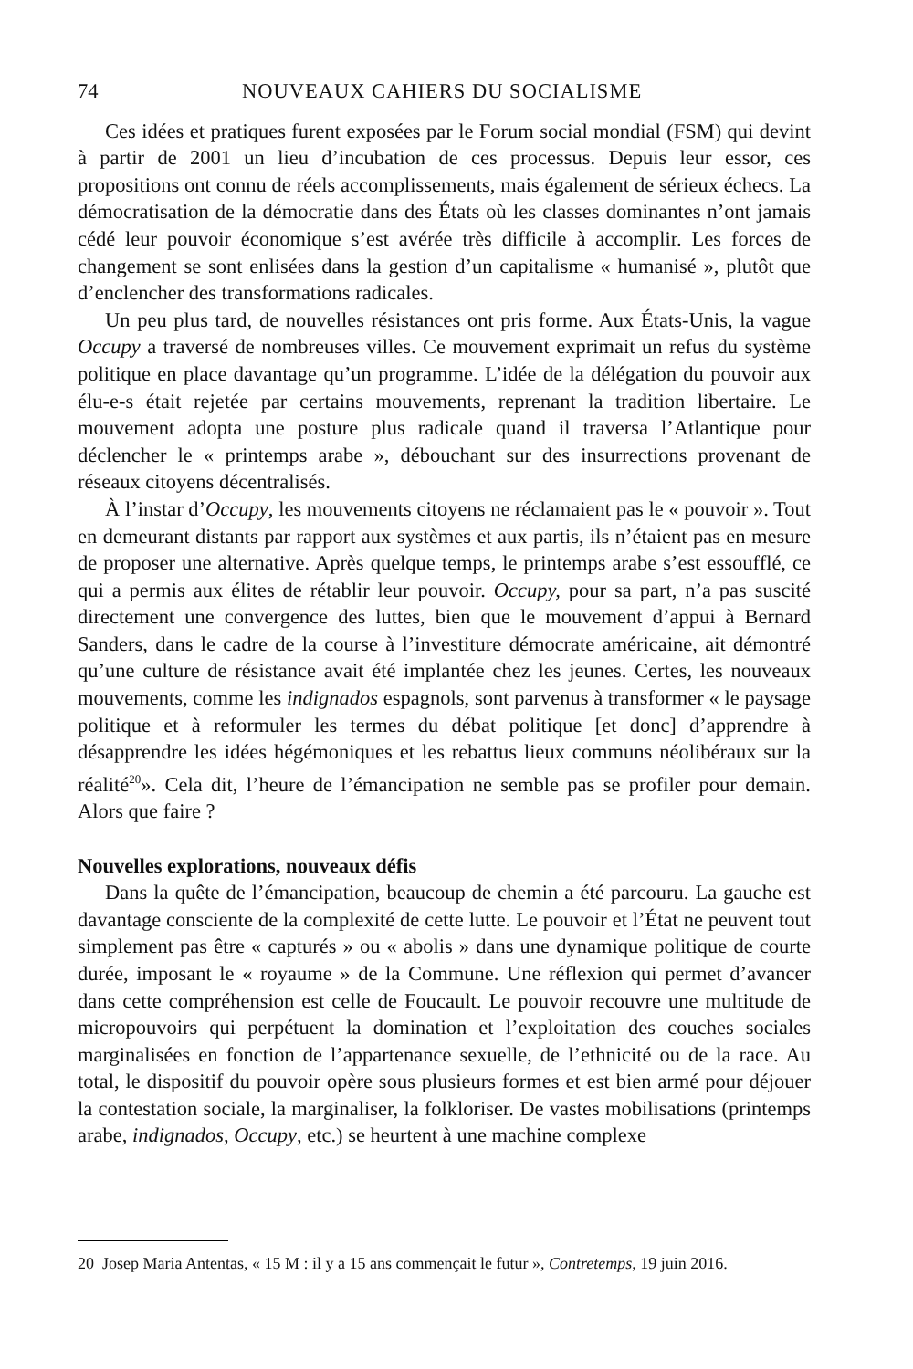74 NOUVEAUX CAHIERS DU SOCIALISME
Ces idées et pratiques furent exposées par le Forum social mondial (FSM) qui devint à partir de 2001 un lieu d’incubation de ces processus. Depuis leur essor, ces propositions ont connu de réels accomplissements, mais également de sérieux échecs. La démocratisation de la démocratie dans des États où les classes dominantes n’ont jamais cédé leur pouvoir économique s’est avérée très difficile à accomplir. Les forces de changement se sont enlisées dans la gestion d’un capitalisme « humanisé », plutôt que d’enclencher des transformations radicales.
Un peu plus tard, de nouvelles résistances ont pris forme. Aux États-Unis, la vague Occupy a traversé de nombreuses villes. Ce mouvement exprimait un refus du système politique en place davantage qu’un programme. L’idée de la délégation du pouvoir aux élu-e-s était rejetée par certains mouvements, reprenant la tradition libertaire. Le mouvement adopta une posture plus radicale quand il traversa l’Atlantique pour déclencher le « printemps arabe », débouchant sur des insurrections provenant de réseaux citoyens décentralisés.
À l’instar d’Occupy, les mouvements citoyens ne réclamaient pas le « pouvoir ». Tout en demeurant distants par rapport aux systèmes et aux partis, ils n’étaient pas en mesure de proposer une alternative. Après quelque temps, le printemps arabe s’est essoufflé, ce qui a permis aux élites de rétablir leur pouvoir. Occupy, pour sa part, n’a pas suscité directement une convergence des luttes, bien que le mouvement d’appui à Bernard Sanders, dans le cadre de la course à l’investiture démocrate américaine, ait démontré qu’une culture de résistance avait été implantée chez les jeunes. Certes, les nouveaux mouvements, comme les indignados espagnols, sont parvenus à transformer « le paysage politique et à reformuler les termes du débat politique [et donc] d’apprendre à désapprendre les idées hégémoniques et les rebattus lieux communs néolibéraux sur la réalité<sup>20</sup>». Cela dit, l’heure de l’émancipation ne semble pas se profiler pour demain. Alors que faire ?
Nouvelles explorations, nouveaux défis
Dans la quête de l’émancipation, beaucoup de chemin a été parcouru. La gauche est davantage consciente de la complexité de cette lutte. Le pouvoir et l’État ne peuvent tout simplement pas être « capturés » ou « abolis » dans une dynamique politique de courte durée, imposant le « royaume » de la Commune. Une réflexion qui permet d’avancer dans cette compréhension est celle de Foucault. Le pouvoir recouvre une multitude de micropouvoirs qui perpétuent la domination et l’exploitation des couches sociales marginalisées en fonction de l’appartenance sexuelle, de l’ethnicité ou de la race. Au total, le dispositif du pouvoir opère sous plusieurs formes et est bien armé pour déjouer la contestation sociale, la marginaliser, la folkloriser. De vastes mobilisations (printemps arabe, indignados, Occupy, etc.) se heurtent à une machine complexe
20 Josep Maria Antentas, « 15 M : il y a 15 ans commençait le futur », Contretemps, 19 juin 2016.